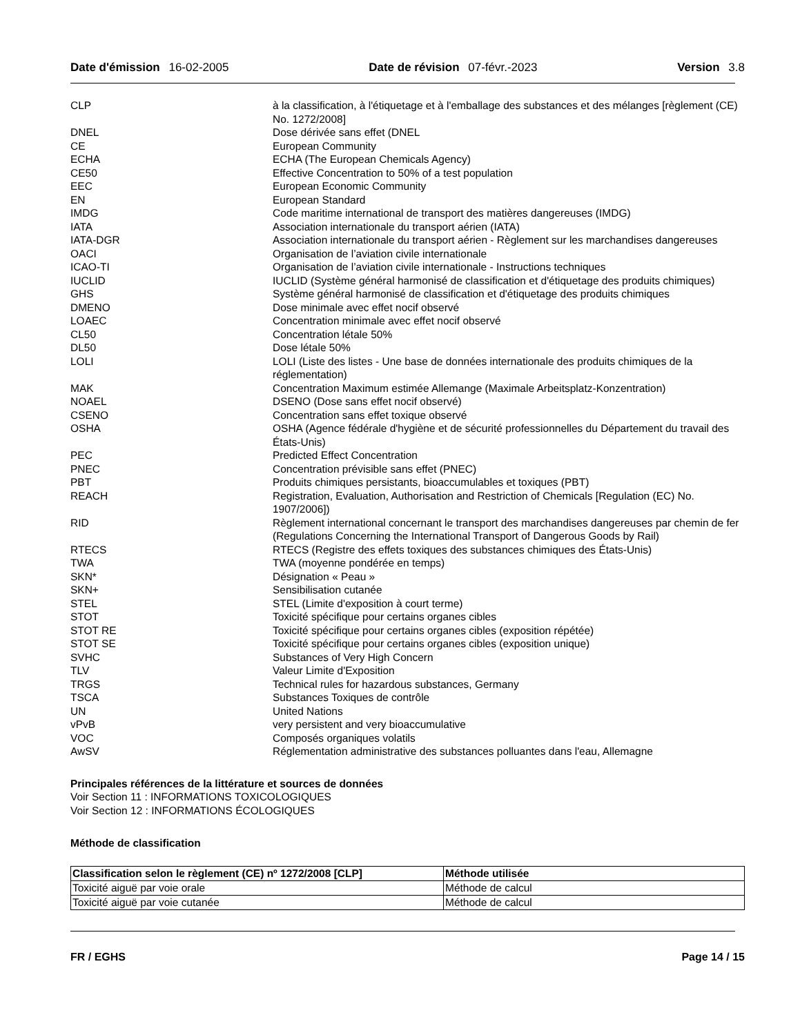Date d'émission 16-02-2005 Date de révision 07-févr.-2023 Version 3.8
| CLP | à la classification, à l'étiquetage et à l'emballage des substances et des mélanges [règlement (CE) No. 1272/2008] |
| DNEL | Dose dérivée sans effet (DNEL |
| CE | European Community |
| ECHA | ECHA (The European Chemicals Agency) |
| CE50 | Effective Concentration to 50% of a test population |
| EEC | European Economic Community |
| EN | European Standard |
| IMDG | Code maritime international de transport des matières dangereuses (IMDG) |
| IATA | Association internationale du transport aérien (IATA) |
| IATA-DGR | Association internationale du transport aérien - Règlement sur les marchandises dangereuses |
| OACI | Organisation de l’aviation civile internationale |
| ICAO-TI | Organisation de l’aviation civile internationale - Instructions techniques |
| IUCLID | IUCLID (Système général harmonisé de classification et d'étiquetage des produits chimiques) |
| GHS | Système général harmonisé de classification et d'étiquetage des produits chimiques |
| DMENO | Dose minimale avec effet nocif observé |
| LOAEC | Concentration minimale avec effet nocif observé |
| CL50 | Concentration létale 50% |
| DL50 | Dose létale 50% |
| LOLI | LOLI (Liste des listes - Une base de données internationale des produits chimiques de la réglementation) |
| MAK | Concentration Maximum estimée Allemange (Maximale Arbeitsplatz-Konzentration) |
| NOAEL | DSENO (Dose sans effet nocif observé) |
| CSENO | Concentration sans effet toxique observé |
| OSHA | OSHA (Agence fédérale d'hygiène et de sécurité professionnelles du Département du travail des États-Unis) |
| PEC | Predicted Effect Concentration |
| PNEC | Concentration prévisible sans effet (PNEC) |
| PBT | Produits chimiques persistants, bioaccumulables et toxiques (PBT) |
| REACH | Registration, Evaluation, Authorisation and Restriction of Chemicals [Regulation (EC) No. 1907/2006]) |
| RID | Règlement international concernant le transport des marchandises dangereuses par chemin de fer (Regulations Concerning the International Transport of Dangerous Goods by Rail) |
| RTECS | RTECS (Registre des effets toxiques des substances chimiques des États-Unis) |
| TWA | TWA (moyenne pondérée en temps) |
| SKN* | Désignation « Peau » |
| SKN+ | Sensibilisation cutanée |
| STEL | STEL (Limite d'exposition à court terme) |
| STOT | Toxicité spécifique pour certains organes cibles |
| STOT RE | Toxicité spécifique pour certains organes cibles (exposition répétée) |
| STOT SE | Toxicité spécifique pour certains organes cibles (exposition unique) |
| SVHC | Substances of Very High Concern |
| TLV | Valeur Limite d'Exposition |
| TRGS | Technical rules for hazardous substances, Germany |
| TSCA | Substances Toxiques de contrôle |
| UN | United Nations |
| vPvB | very persistent and very bioaccumulative |
| VOC | Composés organiques volatils |
| AwSV | Réglementation administrative des substances polluantes dans l'eau, Allemagne |
Principales références de la littérature et sources de données
Voir Section 11 : INFORMATIONS TOXICOLOGIQUES
Voir Section 12 : INFORMATIONS ÉCOLOGIQUES
Méthode de classification
| Classification selon le règlement (CE) nº 1272/2008 [CLP] | Méthode utilisée |
| --- | --- |
| Toxicité aiguë par voie orale | Méthode de calcul |
| Toxicité aiguë par voie cutanée | Méthode de calcul |
FR / EGHS Page 14 / 15